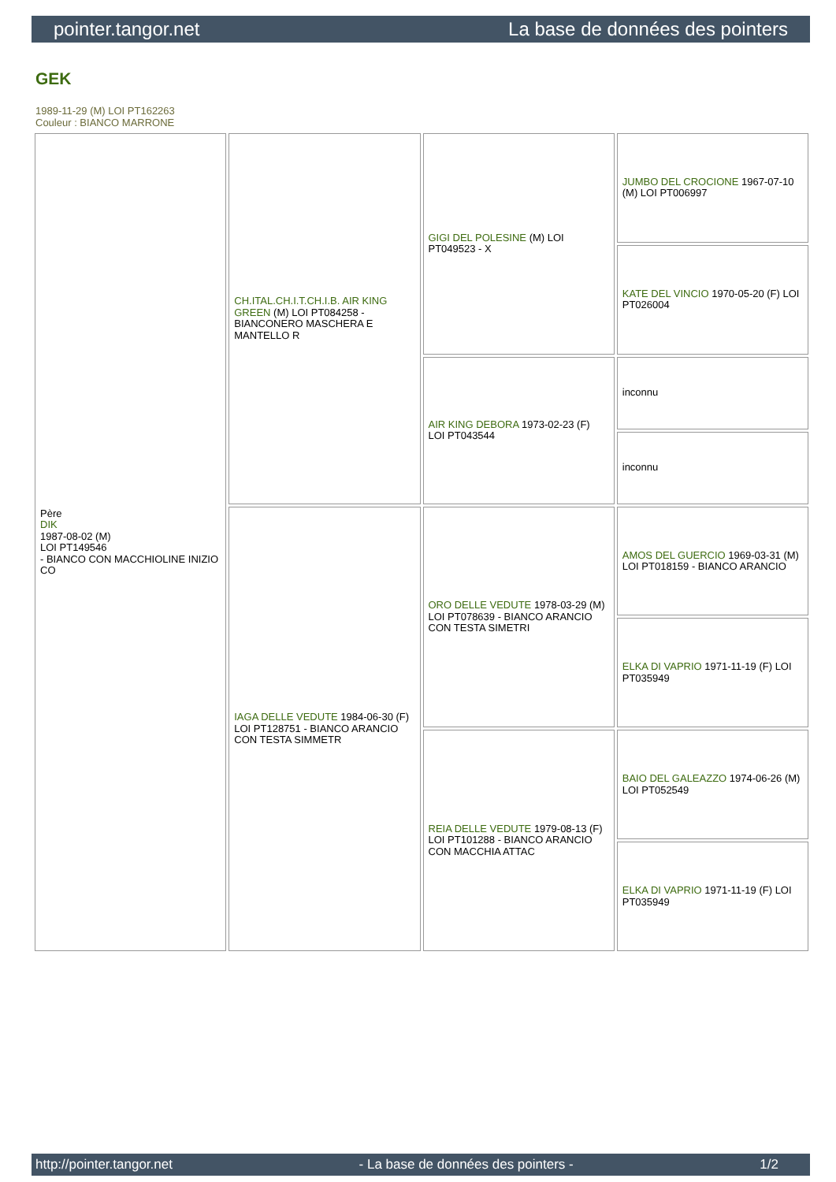pointer.tangor.net La base de données des pointers
GEK
1989-11-29 (M) LOI PT162263
Couleur : BIANCO MARRONE
| Père DIK 1987-08-02 (M) LOI PT149546 - BIANCO CON MACCHIOLINE INIZIO CO | CH.ITAL.CH.I.T.CH.I.B. AIR KING GREEN (M) LOI PT084258 - BIANCONERO MASCHERA E MANTELLO R | GIGI DEL POLESINE (M) LOI PT049523 - X | JUMBO DEL CROCIONE 1967-07-10 (M) LOI PT006997 |
| | | | KATE DEL VINCIO 1970-05-20 (F) LOI PT026004 |
| | | AIR KING DEBORA 1973-02-23 (F) LOI PT043544 | inconnu |
| | | | inconnu |
| | IAGA DELLE VEDUTE 1984-06-30 (F) LOI PT128751 - BIANCO ARANCIO CON TESTA SIMMETR | ORO DELLE VEDUTE 1978-03-29 (M) LOI PT078639 - BIANCO ARANCIO CON TESTA SIMETRI | AMOS DEL GUERCIO 1969-03-31 (M) LOI PT018159 - BIANCO ARANCIO |
| | | | ELKA DI VAPRIO 1971-11-19 (F) LOI PT035949 |
| | | REIA DELLE VEDUTE 1979-08-13 (F) LOI PT101288 - BIANCO ARANCIO CON MACCHIA ATTAC | BAIO DEL GALEAZZO 1974-06-26 (M) LOI PT052549 |
| | | | ELKA DI VAPRIO 1971-11-19 (F) LOI PT035949 |
http://pointer.tangor.net - La base de données des pointers - 1/2